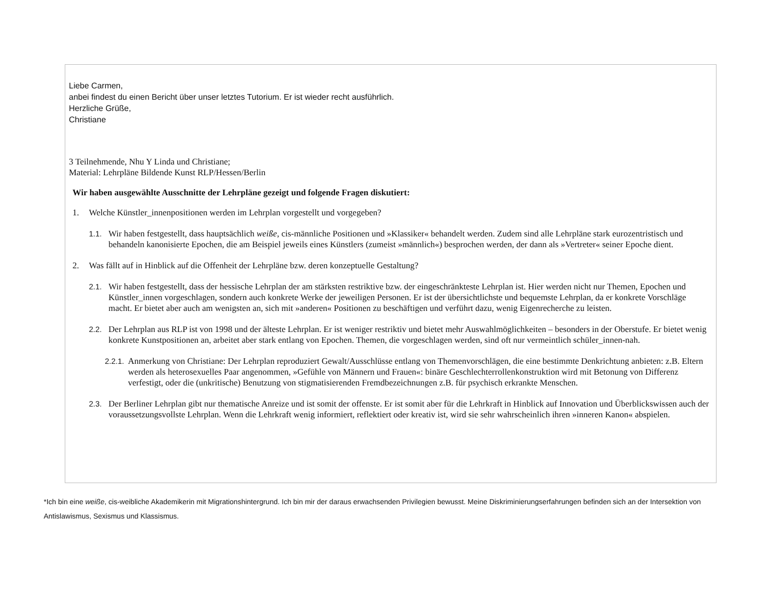Liebe Carmen,
anbei findest du einen Bericht über unser letztes Tutorium. Er ist wieder recht ausführlich.
Herzliche Grüße,
Christiane
3 Teilnehmende, Nhu Y Linda und Christiane;
Material: Lehrpläne Bildende Kunst RLP/Hessen/Berlin
Wir haben ausgewählte Ausschnitte der Lehrpläne gezeigt und folgende Fragen diskutiert:
1. Welche Künstler_innenpositionen werden im Lehrplan vorgestellt und vorgegeben?
1.1. Wir haben festgestellt, dass hauptsächlich weiße, cis-männliche Positionen und »Klassiker« behandelt werden. Zudem sind alle Lehrpläne stark eurozentristisch und behandeln kanonisierte Epochen, die am Beispiel jeweils eines Künstlers (zumeist »männlich«) besprochen werden, der dann als »Vertreter« seiner Epoche dient.
2. Was fällt auf in Hinblick auf die Offenheit der Lehrpläne bzw. deren konzeptuelle Gestaltung?
2.1. Wir haben festgestellt, dass der hessische Lehrplan der am stärksten restriktive bzw. der eingeschränkteste Lehrplan ist. Hier werden nicht nur Themen, Epochen und Künstler_innen vorgeschlagen, sondern auch konkrete Werke der jeweiligen Personen. Er ist der übersichtlichste und bequemste Lehrplan, da er konkrete Vorschläge macht. Er bietet aber auch am wenigsten an, sich mit »anderen« Positionen zu beschäftigen und verführt dazu, wenig Eigenrecherche zu leisten.
2.2. Der Lehrplan aus RLP ist von 1998 und der älteste Lehrplan. Er ist weniger restriktiv und bietet mehr Auswahlmöglichkeiten – besonders in der Oberstufe. Er bietet wenig konkrete Kunstpositionen an, arbeitet aber stark entlang von Epochen. Themen, die vorgeschlagen werden, sind oft nur vermeintlich schüler_innen-nah.
2.2.1. Anmerkung von Christiane: Der Lehrplan reproduziert Gewalt/Ausschlüsse entlang von Themenvorschlägen, die eine bestimmte Denkrichtung anbieten: z.B. Eltern werden als heterosexuelles Paar angenommen, »Gefühle von Männern und Frauen«: binäre Geschlechterrollenkonstruktion wird mit Betonung von Differenz verfestigt, oder die (unkritische) Benutzung von stigmatisierenden Fremdbezeichnungen z.B. für psychisch erkrankte Menschen.
2.3. Der Berliner Lehrplan gibt nur thematische Anreize und ist somit der offenste. Er ist somit aber für die Lehrkraft in Hinblick auf Innovation und Überblickswissen auch der voraussetzungsvollste Lehrplan. Wenn die Lehrkraft wenig informiert, reflektiert oder kreativ ist, wird sie sehr wahrscheinlich ihren »inneren Kanon« abspielen.
*Ich bin eine weiße, cis-weibliche Akademikerin mit Migrationshintergrund. Ich bin mir der daraus erwachsenden Privilegien bewusst. Meine Diskriminierungserfahrungen befinden sich an der Intersektion von Antislawismus, Sexismus und Klassismus.